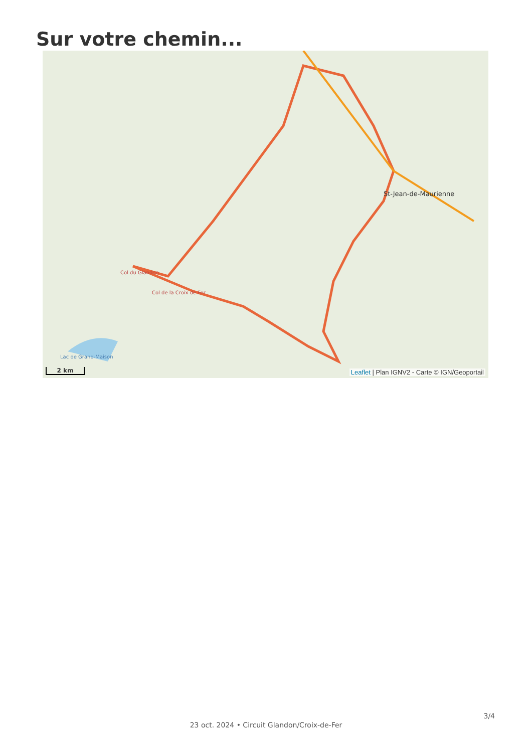Sur votre chemin...
St-Jean-de-Maurienne
Col du Glandon
Col de la Croix de Fer
Lac de Grand-Maison
2 km
Leaflet | Plan IGNV2 - Carte © IGN/Geoportail
3/4
23 oct. 2024 • Circuit Glandon/Croix-de-Fer